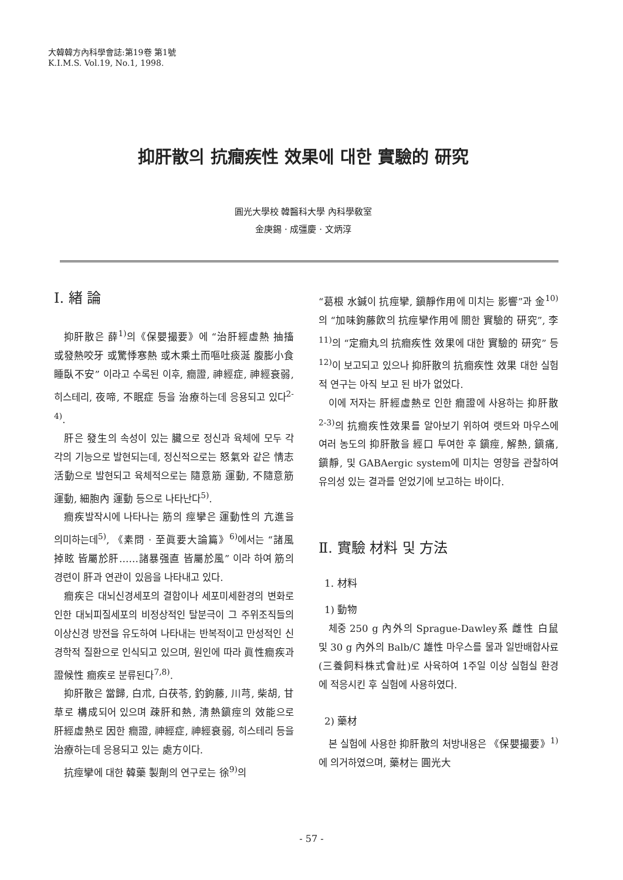大韓韓方內科學會誌:第19卷 第1號
K.I.M.S. Vol.19, No.1, 1998.
抑肝散의 抗癎疾性 效果에 대한 實驗的 研究
圓光大學校 韓醫科大學 內科學敎室
金庚錫 · 成彊慶 · 文炳淳
Ⅰ. 緖 論
抑肝散은 薛<sup>1)</sup>의《保嬰撮要》에 “治肝經虛熱 抽搐 或發熱咬牙 或驚悸寒熱 或木乘土而嘔吐痰涎 腹膨小食 睡臥不安” 이라고 수록된 이후, 癎證, 神經症, 神經衰弱, 히스테리, 夜啼, 不眠症 등을 治療하는데 응용되고 있다<sup>2-4)</sup>.
肝은 發生의 속성이 있는 臟으로 정신과 육체에 모두 각각의 기능으로 발현되는데, 정신적으로는 怒氣와 같은 情志活動으로 발현되고 육체적으로는 隨意筋 運動, 不隨意筋 運動, 細胞內 運動 등으로 나타난다<sup>5)</sup>.
癎疾발작시에 나타나는 筋의 痙攣은 運動性의 亢進을 의미하는데<sup>5)</sup>, 《素問 · 至眞要大論篇》<sup>6)</sup>에서는 “諸風掉眩 皆屬於肝……諸暴强直 皆屬於風” 이라 하여 筋의 경련이 肝과 연관이 있음을 나타내고 있다.
癎疾은 대뇌신경세포의 결함이나 세포미세환경의 변화로 인한 대뇌피질세포의 비정상적인 탈분극이 그 주위조직들의 이상신경 방전을 유도하여 나타내는 반복적이고 만성적인 신경학적 질환으로 인식되고 있으며, 원인에 따라 眞性癎疾과 證候性 癎疾로 분류된다<sup>7,8)</sup>.
抑肝散은 當歸, 白朮, 白茯苓, 釣鉤藤, 川芎, 柴胡, 甘草로 構成되어 있으며 疎肝和熱, 淸熱鎭痙의 效能으로 肝經虛熱로 因한 癎證, 神經症, 神經衰弱, 히스테리 등을 治療하는데 응용되고 있는 處方이다.
抗痙攣에 대한 韓藥 製劑의 연구로는 徐<sup>9)</sup>의
“葛根 水鍼이 抗痙攣, 鎭靜作用에 미치는 影響”과 金<sup>10)</sup>의 “加味鉤藤飮의 抗痙攣作用에 關한 實驗的 研究”, 李<sup>11)</sup>의 “定癎丸의 抗癎疾性 效果에 대한 實驗的 研究” 등<sup>12)</sup>이 보고되고 있으나 抑肝散의 抗癎疾性 效果 대한 실험적 연구는 아직 보고 된 바가 없었다.
이에 저자는 肝經虛熱로 인한 癎證에 사용하는 抑肝散<sup>2-3)</sup>의 抗癎疾性效果를 알아보기 위하여 랫트와 마우스에 여러 농도의 抑肝散을 經口 투여한 후 鎭痙, 解熱, 鎭痛, 鎭靜, 및 GABAergic system에 미치는 영향을 관찰하여 유의성 있는 결과를 얻었기에 보고하는 바이다.
Ⅱ. 實驗 材料 및 方法
1. 材料
1) 動物
체중 250 g 內外의 Sprague-Dawley系 雌性 白鼠 및 30 g 內外의 Balb/C 雄性 마우스를 물과 일반배합사료(三養飼料株式會社)로 사육하여 1주일 이상 실험실 환경에 적응시킨 후 실험에 사용하였다.
2) 藥材
본 실험에 사용한 抑肝散의 처방내용은 《保嬰撮要》<sup>1)</sup>에 의거하였으며, 藥材는 圓光大
- 57 -